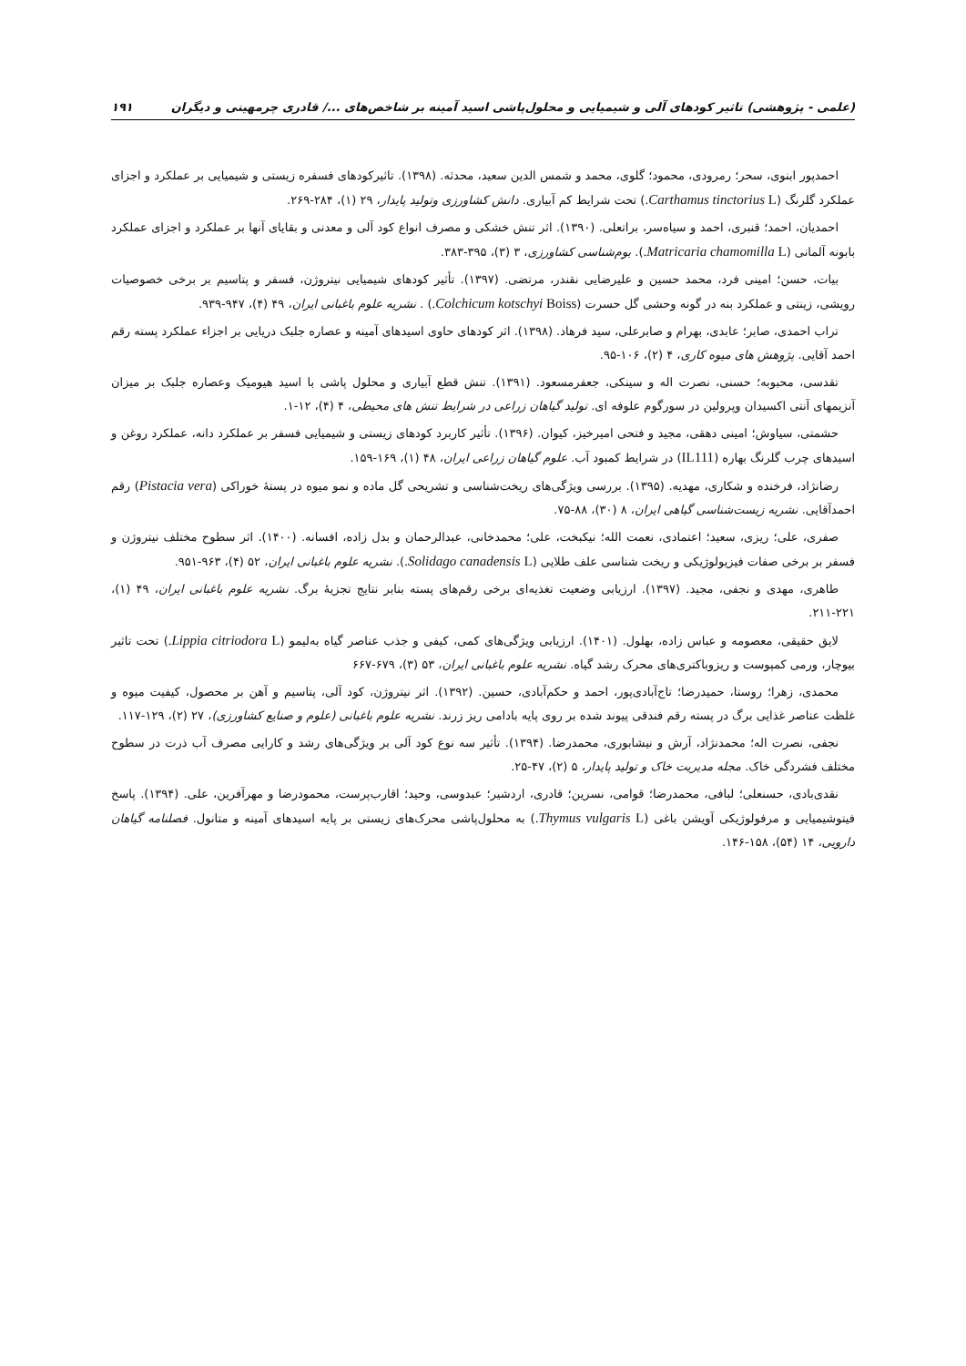(علمی - پژوهشی) تاثیر کودهای آلی و شیمیایی و محلول‌پاشی اسید آمینه بر شاخص‌های .../ قادری چرمهینی و دیگران ۱۹۱
احمدپور ابنوی، سحر؛ رمرودی، محمود؛ گلوی، محمد و شمس الدین سعید، محدثه. (۱۳۹۸). تاثیرکودهای فسفره زیستی و شیمیایی بر عملکرد و اجزای عملکرد گلرنگ (Carthamus tinctorius L.) تحت شرایط کم آبیاری. دانش کشاورزی وتولید پایدار، ۲۹ (۱)، ۲۸۴-۲۶۹.
احمدیان، احمد؛ قنبری، احمد و سیاه‌سر، براتعلی. (۱۳۹۰). اثر تنش خشکی و مصرف انواع کود آلی و معدنی و بقایای آنها بر عملکرد و اجزای عملکرد بابونه آلمانی (Matricaria chamomilla L.). بوم‌شناسی کشاورزی، ۳ (۳)، ۳۹۵-۳۸۳.
بیات، حسن؛ امینی فرد، محمد حسین و علیرضایی نقندر، مرتضی. (۱۳۹۷). تأثیر کودهای شیمیایی نیتروژن، فسفر و پتاسیم بر برخی خصوصیات رویشی، زینتی و عملکرد بنه در گونه وحشی گل حسرت (Colchicum kotschyi Boiss.) . نشریه علوم باغبانی ایران، ۴۹ (۴)، ۹۴۷-۹۳۹.
تراب احمدی، صابر؛ عابدی، بهرام و صابرعلی، سید فرهاد. (۱۳۹۸). اثر کودهای حاوی اسیدهای آمینه و عصاره جلبک دریایی بر اجزاء عملکرد پسته رقم احمد آقایی. پژوهش های میوه کاری، ۴ (۲)، ۱۰۶-۹۵.
تقدسی، محبوبه؛ حسنی، نصرت اله و سینکی، جعفرمسعود. (۱۳۹۱). تنش قطع آبیاری و محلول پاشی با اسید هیومیک وعصاره جلبک بر میزان آنزیمهای آنتی اکسیدان وپرولین در سورگوم علوفه ای. تولید گیاهان زراعی در شرایط تنش های محیطی، ۴ (۴)، ۱۲-۱.
حشمتی، سیاوش؛ امینی دهقی، مجید و فتحی امیرخیز، کیوان. (۱۳۹۶). تأثیر کاربرد کودهای زیستی و شیمیایی فسفر بر عملکرد دانه، عملکرد روغن و اسیدهای چرب گلرنگ بهاره (IL111) در شرایط کمبود آب. علوم گیاهان زراعی ایران، ۴۸ (۱)، ۱۶۹-۱۵۹.
رضانژاد، فرخنده و شکاری، مهدیه. (۱۳۹۵). بررسی ویژگی‌های ریخت‌شناسی و تشریحی گل ماده و نمو میوه در پستهٔ خوراکی (Pistacia vera) رقم احمدآقایی. نشریه زیست‌شناسی گیاهی ایران، ۸ (۳۰)، ۸۸-۷۵.
صفری، علی؛ ریزی، سعید؛ اعتمادی، نعمت الله؛ نیکبخت، علی؛ محمدخانی، عبدالرحمان و بدل زاده، افسانه. (۱۴۰۰). اثر سطوح مختلف نیتروژن و فسفر بر برخی صفات فیزیولوژیکی و ریخت شناسی علف طلایی (Solidago canadensis L.). نشریه علوم باغبانی ایران، ۵۲ (۴)، ۹۶۳-۹۵۱.
طاهری، مهدی و نجفی، مجید. (۱۳۹۷). ارزیابی وضعیت تغذیه‌ای برخی رقم‌های پسته بنابر نتایج تجزیهٔ برگ. نشریه علوم باغبانی ایران، ۴۹ (۱)، ۲۲۱-۲۱۱.
لایق حقیقی، معصومه و عباس زاده، بهلول. (۱۴۰۱). ارزیابی ویژگی‌های کمی، کیفی و جذب عناصر گیاه به‌لیمو (Lippia citriodora L.) تحت تاثیر بیوچار، ورمی کمپوست و ریزوباکتری‌های محرک رشد گیاه. نشریه علوم باغبانی ایران، ۵۳ (۳)، ۶۷۹-۶۶۷
محمدی، زهرا؛ روستا، حمیدرضا؛ تاج‌آبادی‌پور، احمد و حکم‌آبادی، حسین. (۱۳۹۲). اثر نیتروژن، کود آلی، پتاسیم و آهن بر محصول، کیفیت میوه و غلظت عناصر غذایی برگ در پسته رقم فندقی پیوند شده بر روی پایه بادامی ریز زرند. نشریه علوم باغبانی (علوم و صنایع کشاورزی)، ۲۷ (۲)، ۱۲۹-۱۱۷.
نجفی، نصرت اله؛ محمدنژاد، آرش و نیشابوری، محمدرضا. (۱۳۹۴). تأثیر سه نوع کود آلی بر ویژگی‌های رشد و کارایی مصرف آب ذرت در سطوح مختلف فشردگی خاک. مجله مدیریت خاک و تولید پایدار، ۵ (۲)، ۴۷-۲۵.
نقدی‌بادی، حسنعلی؛ لبافی، محمدرضا؛ قوامی، نسرین؛ قادری، اردشیر؛ عبدوسی، وحید؛ اقارب‌پرست، محمودرضا و مهرآفرین، علی. (۱۳۹۴). پاسخ فیتوشیمیایی و مرفولوژیکی آویشن باغی (Thymus vulgaris L.) به محلول‌پاشی محرک‌های زیستی بر پایه اسیدهای آمینه و متانول. فصلنامه گیاهان دارویی، ۱۴ (۵۴)، ۱۵۸-۱۴۶.